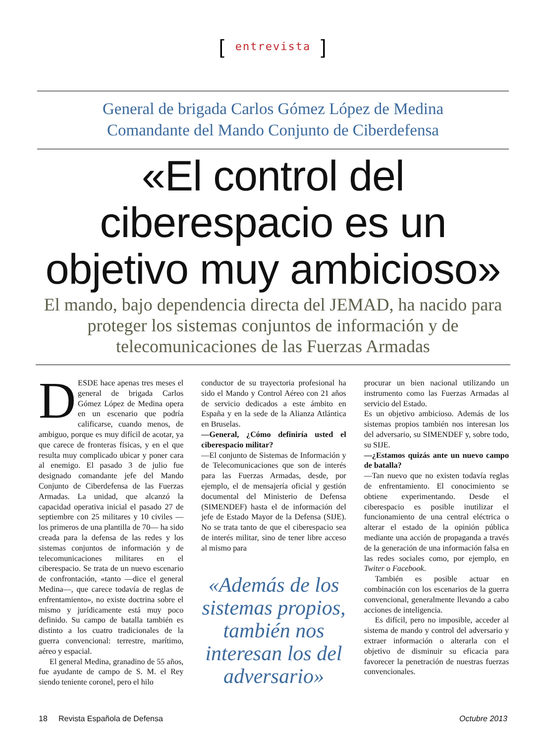[entrevista]
General de brigada Carlos Gómez López de Medina
Comandante del Mando Conjunto de Ciberdefensa
«El control del
ciberespacio es un
objetivo muy ambicioso»
El mando, bajo dependencia directa del JEMAD, ha nacido para proteger los sistemas conjuntos de información y de telecomunicaciones de las Fuerzas Armadas
DESDE hace apenas tres meses el general de brigada Carlos Gómez López de Medina opera en un escenario que podría calificarse, cuando menos, de ambiguo, porque es muy difícil de acotar, ya que carece de fronteras físicas, y en el que resulta muy complicado ubicar y poner cara al enemigo. El pasado 3 de julio fue designado comandante jefe del Mando Conjunto de Ciberdefensa de las Fuerzas Armadas. La unidad, que alcanzó la capacidad operativa inicial el pasado 27 de septiembre con 25 militares y 10 civiles —los primeros de una plantilla de 70— ha sido creada para la defensa de las redes y los sistemas conjuntos de información y de telecomunicaciones militares en el ciberespacio. Se trata de un nuevo escenario de confrontación, «tanto —dice el general Medina—, que carece todavía de reglas de enfrentamiento», no existe doctrina sobre el mismo y jurídicamente está muy poco definido. Su campo de batalla también es distinto a los cuatro tradicionales de la guerra convencional: terrestre, marítimo, aéreo y espacial.
El general Medina, granadino de 55 años, fue ayudante de campo de S. M. el Rey siendo teniente coronel, pero el hilo
conductor de su trayectoria profesional ha sido el Mando y Control Aéreo con 21 años de servicio dedicados a este ámbito en España y en la sede de la Alianza Atlántica en Bruselas.
—General, ¿Cómo definiría usted el ciberespacio militar?
—El conjunto de Sistemas de Información y de Telecomunicaciones que son de interés para las Fuerzas Armadas, desde, por ejemplo, el de mensajería oficial y gestión documental del Ministerio de Defensa (SIMENDEF) hasta el de información del jefe de Estado Mayor de la Defensa (SIJE). No se trata tanto de que el ciberespacio sea de interés militar, sino de tener libre acceso al mismo para
«Además de los sistemas propios, también nos interesan los del adversario»
procurar un bien nacional utilizando un instrumento como las Fuerzas Armadas al servicio del Estado.
Es un objetivo ambicioso. Además de los sistemas propios también nos interesan los del adversario, su SIMENDEF y, sobre todo, su SIJE.
—¿Estamos quizás ante un nuevo campo de batalla?
—Tan nuevo que no existen todavía reglas de enfrentamiento. El conocimiento se obtiene experimentando. Desde el ciberespacio es posible inutilizar el funcionamiento de una central eléctrica o alterar el estado de la opinión pública mediante una acción de propaganda a través de la generación de una información falsa en las redes sociales como, por ejemplo, en Twiter o Facebook.
También es posible actuar en combinación con los escenarios de la guerra convencional, generalmente llevando a cabo acciones de inteligencia.
Es difícil, pero no imposible, acceder al sistema de mando y control del adversario y extraer información o alterarla con el objetivo de disminuir su eficacia para favorecer la penetración de nuestras fuerzas convencionales.
18 Revista Española de Defensa Octubre 2013